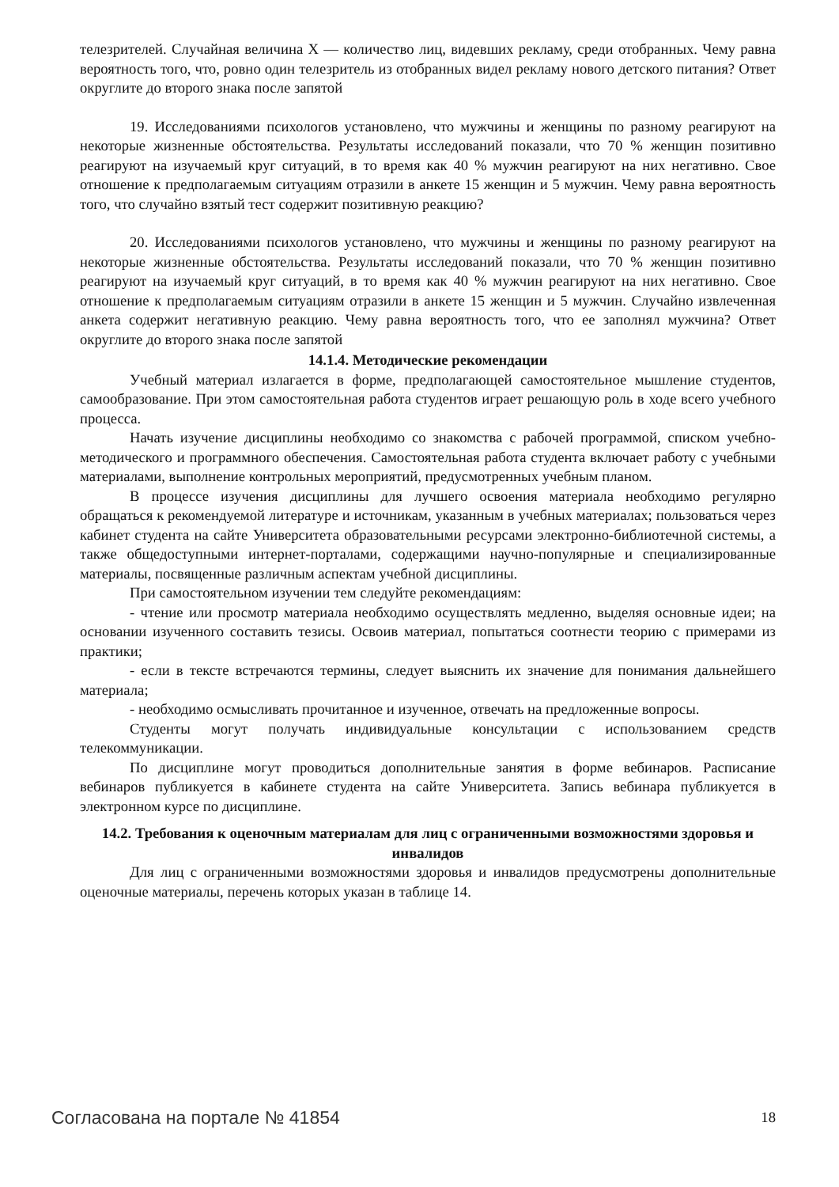телезрителей. Случайная величина X — количество лиц, видевших рекламу, среди отобранных. Чему равна вероятность того, что, ровно один телезритель из отобранных видел рекламу нового детского питания? Ответ округлите до второго знака после запятой
19. Исследованиями психологов установлено, что мужчины и женщины по разному реагируют на некоторые жизненные обстоятельства. Результаты исследований показали, что 70 % женщин позитивно реагируют на изучаемый круг ситуаций, в то время как 40 % мужчин реагируют на них негативно. Свое отношение к предполагаемым ситуациям отразили в анкете 15 женщин и 5 мужчин. Чему равна вероятность того, что случайно взятый тест содержит позитивную реакцию?
20. Исследованиями психологов установлено, что мужчины и женщины по разному реагируют на некоторые жизненные обстоятельства. Результаты исследований показали, что 70 % женщин позитивно реагируют на изучаемый круг ситуаций, в то время как 40 % мужчин реагируют на них негативно. Свое отношение к предполагаемым ситуациям отразили в анкете 15 женщин и 5 мужчин. Случайно извлеченная анкета содержит негативную реакцию. Чему равна вероятность того, что ее заполнял мужчина? Ответ округлите до второго знака после запятой
14.1.4. Методические рекомендации
Учебный материал излагается в форме, предполагающей самостоятельное мышление студентов, самообразование. При этом самостоятельная работа студентов играет решающую роль в ходе всего учебного процесса.
Начать изучение дисциплины необходимо со знакомства с рабочей программой, списком учебно-методического и программного обеспечения. Самостоятельная работа студента включает работу с учебными материалами, выполнение контрольных мероприятий, предусмотренных учебным планом.
В процессе изучения дисциплины для лучшего освоения материала необходимо регулярно обращаться к рекомендуемой литературе и источникам, указанным в учебных материалах; пользоваться через кабинет студента на сайте Университета образовательными ресурсами электронно-библиотечной системы, а также общедоступными интернет-порталами, содержащими научно-популярные и специализированные материалы, посвященные различным аспектам учебной дисциплины.
При самостоятельном изучении тем следуйте рекомендациям:
- чтение или просмотр материала необходимо осуществлять медленно, выделяя основные идеи; на основании изученного составить тезисы. Освоив материал, попытаться соотнести теорию с примерами из практики;
- если в тексте встречаются термины, следует выяснить их значение для понимания дальнейшего материала;
- необходимо осмысливать прочитанное и изученное, отвечать на предложенные вопросы.
Студенты могут получать индивидуальные консультации с использованием средств телекоммуникации.
По дисциплине могут проводиться дополнительные занятия в форме вебинаров. Расписание вебинаров публикуется в кабинете студента на сайте Университета. Запись вебинара публикуется в электронном курсе по дисциплине.
14.2. Требования к оценочным материалам для лиц с ограниченными возможностями здоровья и инвалидов
Для лиц с ограниченными возможностями здоровья и инвалидов предусмотрены дополнительные оценочные материалы, перечень которых указан в таблице 14.
Согласована на портале № 41854 18